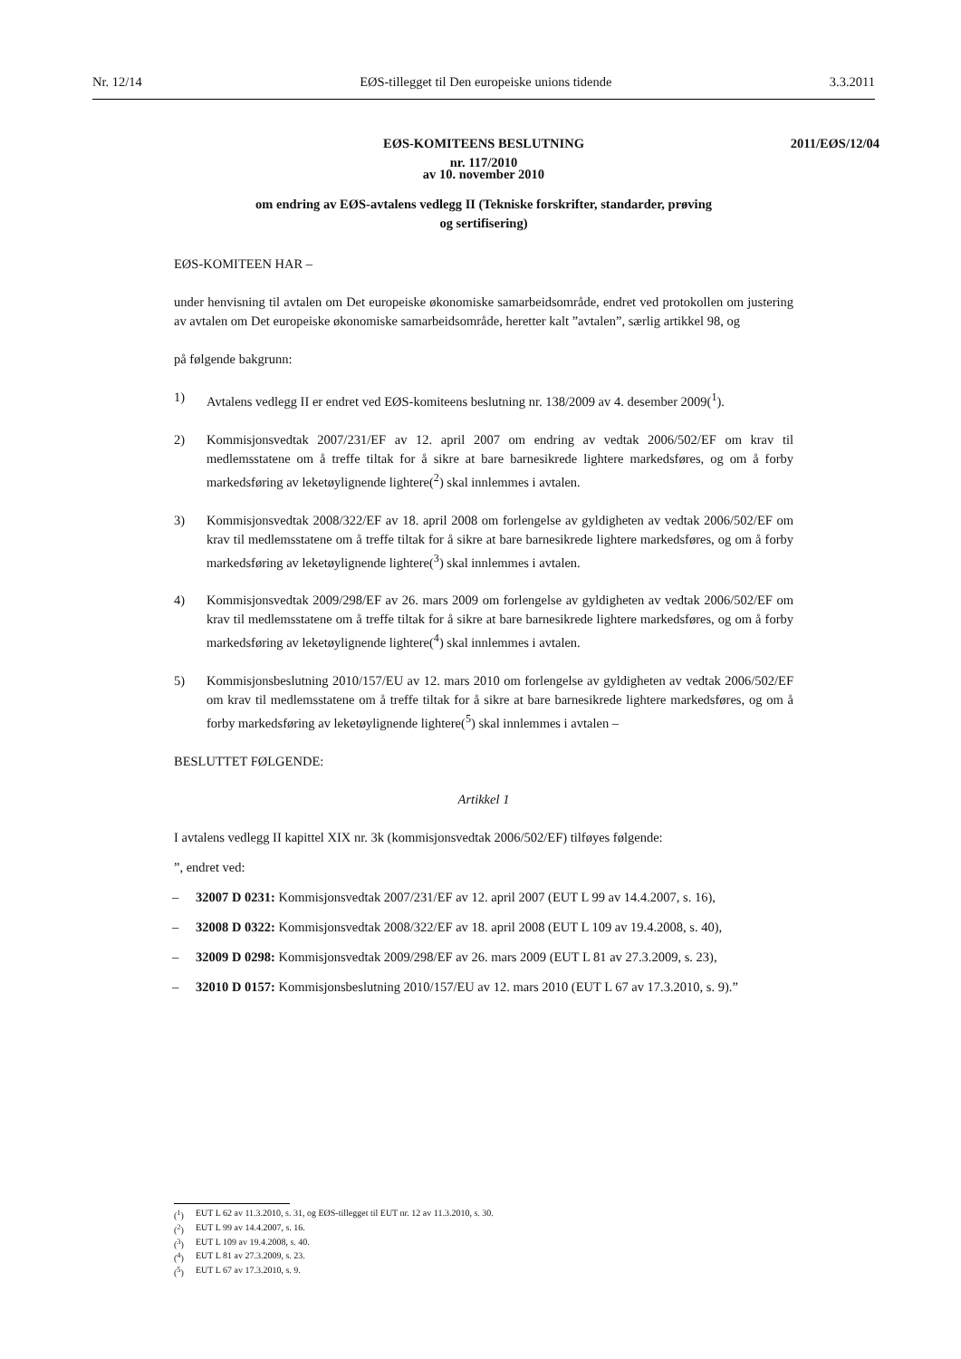Nr. 12/14 EØS-tillegget til Den europeiske unions tidende 3.3.2011
2011/EØS/12/04
EØS-KOMITEENS BESLUTNING
nr. 117/2010
av 10. november 2010
om endring av EØS-avtalens vedlegg II (Tekniske forskrifter, standarder, prøving
og sertifisering)
EØS-KOMITEEN HAR –
under henvisning til avtalen om Det europeiske økonomiske samarbeidsområde, endret ved protokollen om justering av avtalen om Det europeiske økonomiske samarbeidsområde, heretter kalt ”avtalen”, særlig artikkel 98, og
på følgende bakgrunn:
1) Avtalens vedlegg II er endret ved EØS-komiteens beslutning nr. 138/2009 av 4. desember 2009(<sup>1</sup>).
2) Kommisjonsvedtak 2007/231/EF av 12. april 2007 om endring av vedtak 2006/502/EF om krav til medlemsstatene om å treffe tiltak for å sikre at bare barnesikrede lightere markedsføres, og om å forby markedsføring av leketøylignende lightere(<sup>2</sup>) skal innlemmes i avtalen.
3) Kommisjonsvedtak 2008/322/EF av 18. april 2008 om forlengelse av gyldigheten av vedtak 2006/502/EF om krav til medlemsstatene om å treffe tiltak for å sikre at bare barnesikrede lightere markedsføres, og om å forby markedsføring av leketøylignende lightere(<sup>3</sup>) skal innlemmes i avtalen.
4) Kommisjonsvedtak 2009/298/EF av 26. mars 2009 om forlengelse av gyldigheten av vedtak 2006/502/EF om krav til medlemsstatene om å treffe tiltak for å sikre at bare barnesikrede lightere markedsføres, og om å forby markedsføring av leketøylignende lightere(<sup>4</sup>) skal innlemmes i avtalen.
5) Kommisjonsbeslutning 2010/157/EU av 12. mars 2010 om forlengelse av gyldigheten av vedtak 2006/502/EF om krav til medlemsstatene om å treffe tiltak for å sikre at bare barnesikrede lightere markedsføres, og om å forby markedsføring av leketøylignende lightere(<sup>5</sup>) skal innlemmes i avtalen –
BESLUTTET FØLGENDE:
Artikkel 1
I avtalens vedlegg II kapittel XIX nr. 3k (kommisjonsvedtak 2006/502/EF) tilføyes følgende:
”, endret ved:
– 32007 D 0231: Kommisjonsvedtak 2007/231/EF av 12. april 2007 (EUT L 99 av 14.4.2007, s. 16),
– 32008 D 0322: Kommisjonsvedtak 2008/322/EF av 18. april 2008 (EUT L 109 av 19.4.2008, s. 40),
– 32009 D 0298: Kommisjonsvedtak 2009/298/EF av 26. mars 2009 (EUT L 81 av 27.3.2009, s. 23),
– 32010 D 0157: Kommisjonsbeslutning 2010/157/EU av 12. mars 2010 (EUT L 67 av 17.3.2010, s. 9).”
(<sup>1</sup>) EUT L 62 av 11.3.2010, s. 31, og EØS-tillegget til EUT nr. 12 av 11.3.2010, s. 30.
(<sup>2</sup>) EUT L 99 av 14.4.2007, s. 16.
(<sup>3</sup>) EUT L 109 av 19.4.2008, s. 40.
(<sup>4</sup>) EUT L 81 av 27.3.2009, s. 23.
(<sup>5</sup>) EUT L 67 av 17.3.2010, s. 9.